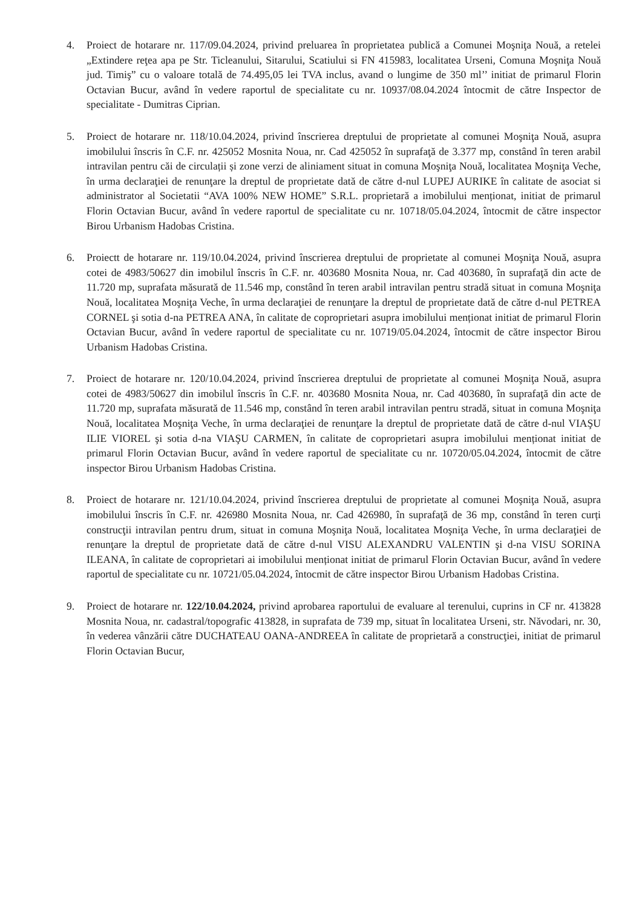4. Proiect de hotarare nr. 117/09.04.2024, privind preluarea în proprietatea publică a Comunei Moşniţa Nouă, a retelei „Extindere reţea apa pe Str. Ticleanului, Sitarului, Scatiului si FN 415983, localitatea Urseni, Comuna Moşniţa Nouă jud. Timiş” cu o valoare totală de 74.495,05 lei TVA inclus, avand o lungime de 350 ml’’ initiat de primarul Florin Octavian Bucur, având în vedere raportul de specialitate cu nr. 10937/08.04.2024 întocmit de către Inspector de specialitate - Dumitras Ciprian.
5. Proiect de hotarare nr. 118/10.04.2024, privind înscrierea dreptului de proprietate al comunei Moşniţa Nouă, asupra imobilului înscris în C.F. nr. 425052 Mosnita Noua, nr. Cad 425052 în suprafaţă de 3.377 mp, constând în teren arabil intravilan pentru căi de circulații și zone verzi de aliniament situat in comuna Moşniţa Nouă, localitatea Moşniţa Veche, în urma declaraţiei de renunţare la dreptul de proprietate dată de către d-nul LUPEJ AURIKE în calitate de asociat si administrator al Societatii “AVA 100% NEW HOME” S.R.L. proprietară a imobilului menționat, initiat de primarul Florin Octavian Bucur, având în vedere raportul de specialitate cu nr. 10718/05.04.2024, întocmit de către inspector Birou Urbanism Hadobas Cristina.
6. Proiectt de hotarare nr. 119/10.04.2024, privind înscrierea dreptului de proprietate al comunei Moşniţa Nouă, asupra cotei de 4983/50627 din imobilul înscris în C.F. nr. 403680 Mosnita Noua, nr. Cad 403680, în suprafaţă din acte de 11.720 mp, suprafata măsurată de 11.546 mp, constând în teren arabil intravilan pentru stradă situat in comuna Moşniţa Nouă, localitatea Moşniţa Veche, în urma declaraţiei de renunţare la dreptul de proprietate dată de către d-nul PETREA CORNEL şi sotia d-na PETREA ANA, în calitate de coproprietari asupra imobilului menționat initiat de primarul Florin Octavian Bucur, având în vedere raportul de specialitate cu nr. 10719/05.04.2024, întocmit de către inspector Birou Urbanism Hadobas Cristina.
7. Proiect de hotarare nr. 120/10.04.2024, privind înscrierea dreptului de proprietate al comunei Moşniţa Nouă, asupra cotei de 4983/50627 din imobilul înscris în C.F. nr. 403680 Mosnita Noua, nr. Cad 403680, în suprafaţă din acte de 11.720 mp, suprafata măsurată de 11.546 mp, constând în teren arabil intravilan pentru stradă, situat in comuna Moşniţa Nouă, localitatea Moşniţa Veche, în urma declaraţiei de renunţare la dreptul de proprietate dată de către d-nul VIAŞU ILIE VIOREL şi sotia d-na VIAŞU CARMEN, în calitate de coproprietari asupra imobilului menționat initiat de primarul Florin Octavian Bucur, având în vedere raportul de specialitate cu nr. 10720/05.04.2024, întocmit de către inspector Birou Urbanism Hadobas Cristina.
8. Proiect de hotarare nr. 121/10.04.2024, privind înscrierea dreptului de proprietate al comunei Moşniţa Nouă, asupra imobilului înscris în C.F. nr. 426980 Mosnita Noua, nr. Cad 426980, în suprafaţă de 36 mp, constând în teren curți construcţii intravilan pentru drum, situat in comuna Moşniţa Nouă, localitatea Moşniţa Veche, în urma declaraţiei de renunţare la dreptul de proprietate dată de către d-nul VISU ALEXANDRU VALENTIN şi d-na VISU SORINA ILEANA, în calitate de coproprietari ai imobilului menționat initiat de primarul Florin Octavian Bucur, având în vedere raportul de specialitate cu nr. 10721/05.04.2024, întocmit de către inspector Birou Urbanism Hadobas Cristina.
9. Proiect de hotarare nr. 122/10.04.2024, privind aprobarea raportului de evaluare al terenului, cuprins in CF nr. 413828 Mosnita Noua, nr. cadastral/topografic 413828, in suprafata de 739 mp, situat în localitatea Urseni, str. Năvodari, nr. 30, în vederea vânzării către DUCHATEAU OANA-ANDREEA în calitate de proprietară a construcţiei, initiat de primarul Florin Octavian Bucur,